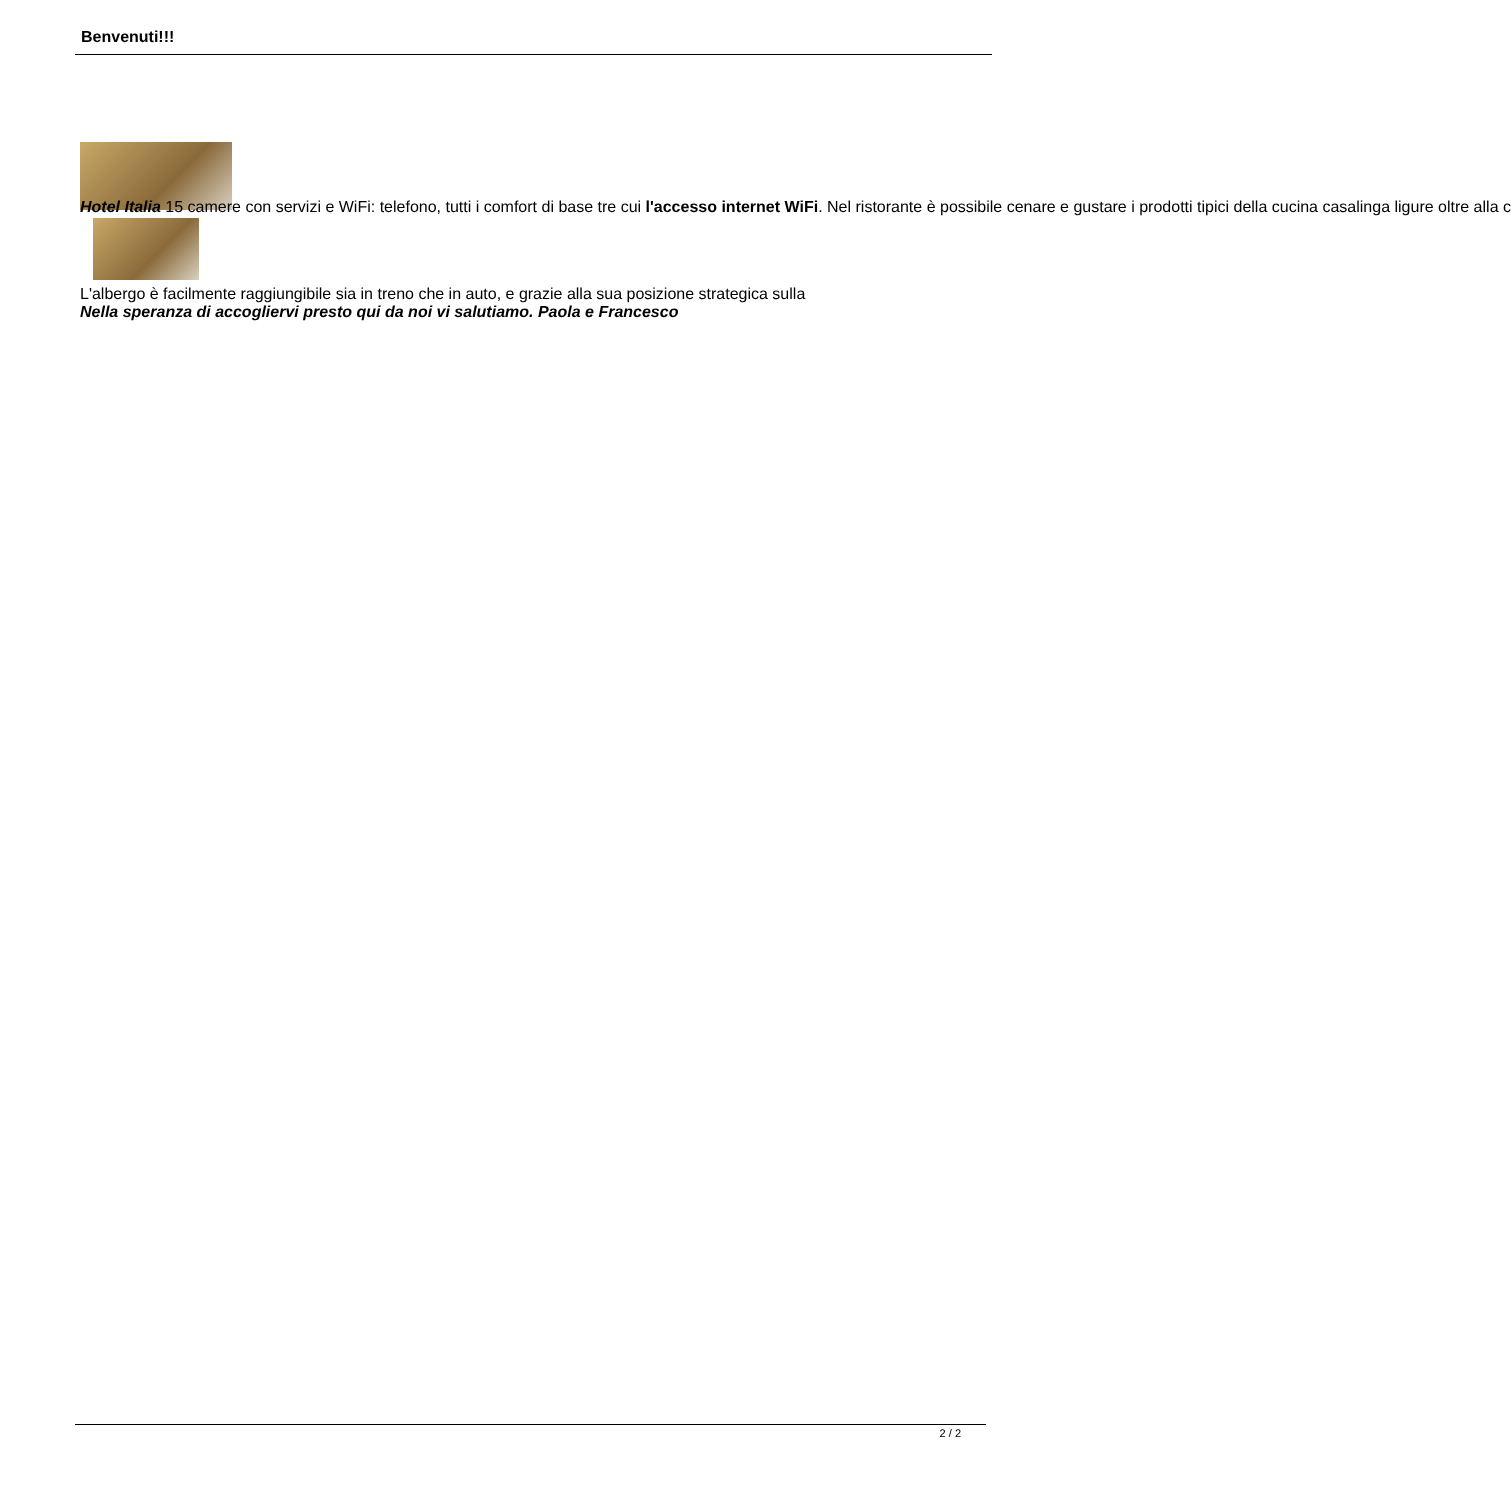Benvenuti!!!
Hotel Italia 15 camere con servizi e WiFi: telefono, tutti i comfort di base tre cui l'accesso internet WiFi. Nel ristorante è possibile cenare e gustare i prodotti tipici della cucina casalinga ligure oltre alla c
L'albergo è facilmente raggiungibile sia in treno che in auto, e grazie alla sua posizione strategica sulla
Nella speranza di accogliervi presto qui da noi vi salutiamo. Paola e Francesco
2 / 2